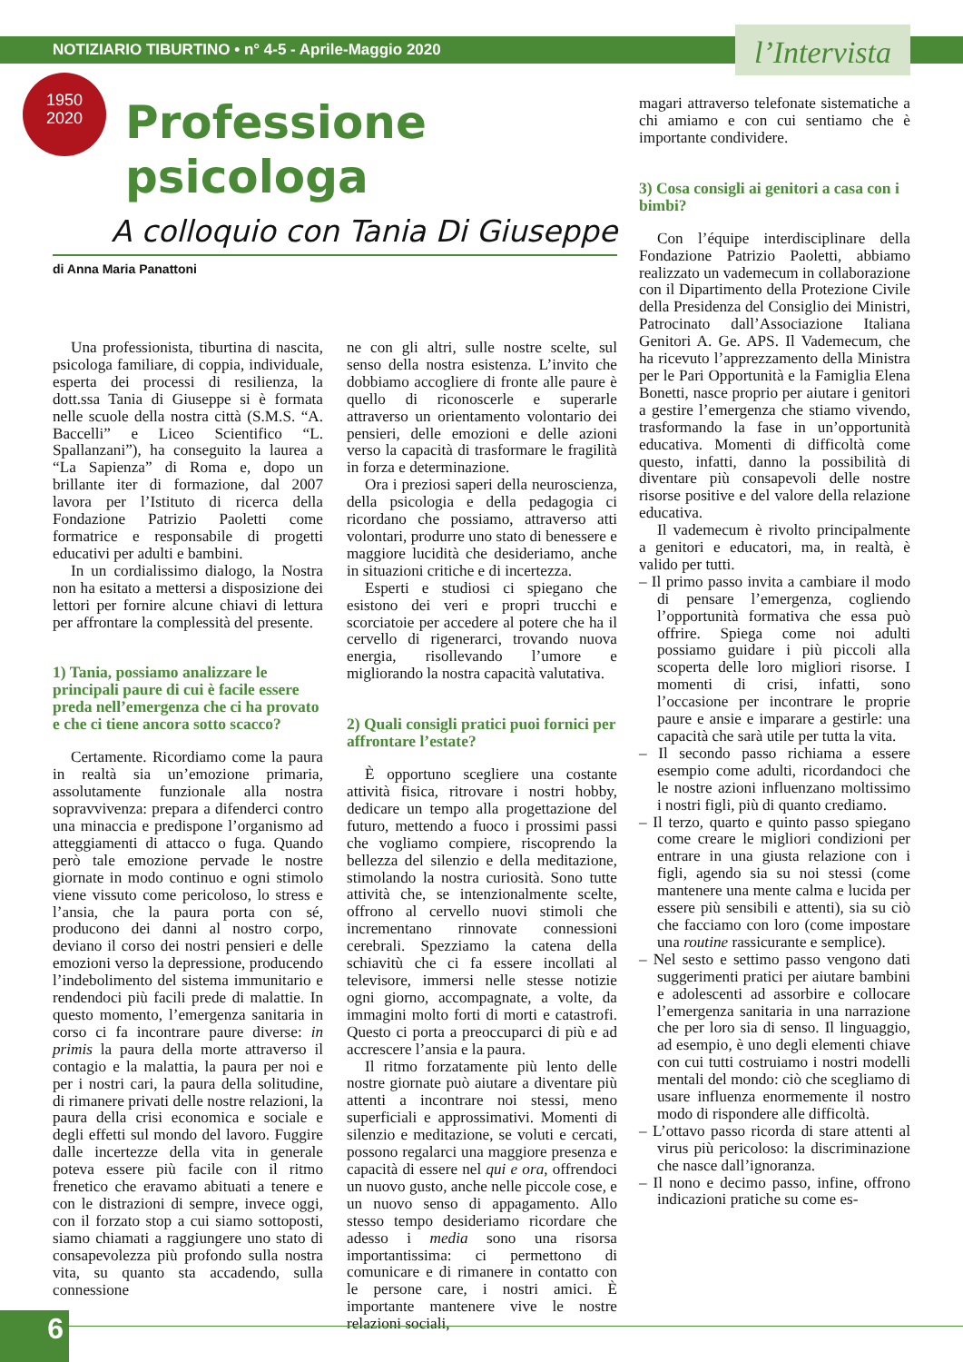NOTIZIARIO TIBURTINO • n° 4-5 - Aprile-Maggio 2020
l’Intervista
1950
2020
Professione psicologa
A colloquio con Tania Di Giuseppe
di Anna Maria Panattoni
Una professionista, tiburtina di nascita, psicologa familiare, di coppia, individuale, esperta dei processi di resilienza, la dott.ssa Tania di Giuseppe si è formata nelle scuole della nostra città (S.M.S. “A. Baccelli” e Liceo Scientifico “L. Spallanzani”), ha conseguito la laurea a “La Sapienza” di Roma e, dopo un brillante iter di formazione, dal 2007 lavora per l’Istituto di ricerca della Fondazione Patrizio Paoletti come formatrice e responsabile di progetti educativi per adulti e bambini.
In un cordialissimo dialogo, la Nostra non ha esitato a mettersi a disposizione dei lettori per fornire alcune chiavi di lettura per affrontare la complessità del presente.
1) Tania, possiamo analizzare le principali paure di cui è facile essere preda nell’emergenza che ci ha provato e che ci tiene ancora sotto scacco?
Certamente. Ricordiamo come la paura in realtà sia un’emozione primaria, assolutamente funzionale alla nostra sopravvivenza: prepara a difenderci contro una minaccia e predispone l’organismo ad atteggiamenti di attacco o fuga. Quando però tale emozione pervade le nostre giornate in modo continuo e ogni stimolo viene vissuto come pericoloso, lo stress e l’ansia, che la paura porta con sé, producono dei danni al nostro corpo, deviano il corso dei nostri pensieri e delle emozioni verso la depressione, producendo l’indebolimento del sistema immunitario e rendendoci più facili prede di malattie. In questo momento, l’emergenza sanitaria in corso ci fa incontrare paure diverse: in primis la paura della morte attraverso il contagio e la malattia, la paura per noi e per i nostri cari, la paura della solitudine, di rimanere privati delle nostre relazioni, la paura della crisi economica e sociale e degli effetti sul mondo del lavoro. Fuggire dalle incertezze della vita in generale poteva essere più facile con il ritmo frenetico che eravamo abituati a tenere e con le distrazioni di sempre, invece oggi, con il forzato stop a cui siamo sottoposti, siamo chiamati a raggiungere uno stato di consapevolezza più profondo sulla nostra vita, su quanto sta accadendo, sulla connessione
ne con gli altri, sulle nostre scelte, sul senso della nostra esistenza. L’invito che dobbiamo accogliere di fronte alle paure è quello di riconoscerle e superarle attraverso un orientamento volontario dei pensieri, delle emozioni e delle azioni verso la capacità di trasformare le fragilità in forza e determinazione.
Ora i preziosi saperi della neuroscienza, della psicologia e della pedagogia ci ricordano che possiamo, attraverso atti volontari, produrre uno stato di benessere e maggiore lucidità che desideriamo, anche in situazioni critiche e di incertezza.
Esperti e studiosi ci spiegano che esistono dei veri e propri trucchi e scorciatoie per accedere al potere che ha il cervello di rigenerarci, trovando nuova energia, risollevando l’umore e migliorando la nostra capacità valutativa.
2) Quali consigli pratici puoi fornici per affrontare l’estate?
È opportuno scegliere una costante attività fisica, ritrovare i nostri hobby, dedicare un tempo alla progettazione del futuro, mettendo a fuoco i prossimi passi che vogliamo compiere, riscoprendo la bellezza del silenzio e della meditazione, stimolando la nostra curiosità. Sono tutte attività che, se intenzionalmente scelte, offrono al cervello nuovi stimoli che incrementano rinnovate connessioni cerebrali. Spezziamo la catena della schiavitù che ci fa essere incollati al televisore, immersi nelle stesse notizie ogni giorno, accompagnate, a volte, da immagini molto forti di morti e catastrofi. Questo ci porta a preoccuparci di più e ad accrescere l’ansia e la paura.
Il ritmo forzatamente più lento delle nostre giornate può aiutare a diventare più attenti a incontrare noi stessi, meno superficiali e approssimativi. Momenti di silenzio e meditazione, se voluti e cercati, possono regalarci una maggiore presenza e capacità di essere nel qui e ora, offrendoci un nuovo gusto, anche nelle piccole cose, e un nuovo senso di appagamento. Allo stesso tempo desideriamo ricordare che adesso i media sono una risorsa importantissima: ci permettono di comunicare e di rimanere in contatto con le persone care, i nostri amici. È importante mantenere vive le nostre relazioni sociali,
magari attraverso telefonate sistematiche a chi amiamo e con cui sentiamo che è importante condividere.
3) Cosa consigli ai genitori a casa con i bimbi?
Con l’équipe interdisciplinare della Fondazione Patrizio Paoletti, abbiamo realizzato un vademecum in collaborazione con il Dipartimento della Protezione Civile della Presidenza del Consiglio dei Ministri, Patrocinato dall’Associazione Italiana Genitori A. Ge. APS. Il Vademecum, che ha ricevuto l’apprezzamento della Ministra per le Pari Opportunità e la Famiglia Elena Bonetti, nasce proprio per aiutare i genitori a gestire l’emergenza che stiamo vivendo, trasformando la fase in un’opportunità educativa. Momenti di difficoltà come questo, infatti, danno la possibilità di diventare più consapevoli delle nostre risorse positive e del valore della relazione educativa.
Il vademecum è rivolto principalmente a genitori e educatori, ma, in realtà, è valido per tutti.
– Il primo passo invita a cambiare il modo di pensare l’emergenza, cogliendo l’opportunità formativa che essa può offrire. Spiega come noi adulti possiamo guidare i più piccoli alla scoperta delle loro migliori risorse. I momenti di crisi, infatti, sono l’occasione per incontrare le proprie paure e ansie e imparare a gestirle: una capacità che sarà utile per tutta la vita.
– Il secondo passo richiama a essere esempio come adulti, ricordandoci che le nostre azioni influenzano moltissimo i nostri figli, più di quanto crediamo.
– Il terzo, quarto e quinto passo spiegano come creare le migliori condizioni per entrare in una giusta relazione con i figli, agendo sia su noi stessi (come mantenere una mente calma e lucida per essere più sensibili e attenti), sia su ciò che facciamo con loro (come impostare una routine rassicurante e semplice).
– Nel sesto e settimo passo vengono dati suggerimenti pratici per aiutare bambini e adolescenti ad assorbire e collocare l’emergenza sanitaria in una narrazione che per loro sia di senso. Il linguaggio, ad esempio, è uno degli elementi chiave con cui tutti costruiamo i nostri modelli mentali del mondo: ciò che scegliamo di usare influenza enormemente il nostro modo di rispondere alle difficoltà.
– L’ottavo passo ricorda di stare attenti al virus più pericoloso: la discriminazione che nasce dall’ignoranza.
– Il nono e decimo passo, infine, offrono indicazioni pratiche su come es-
6